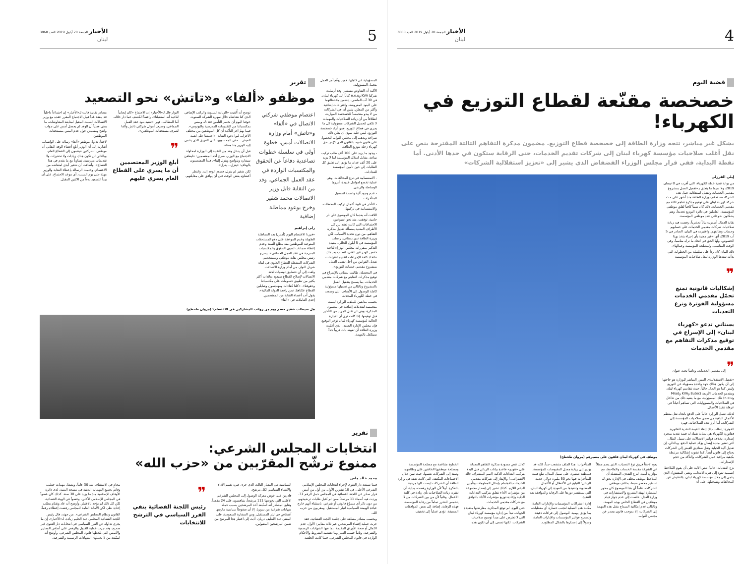4
الأخبار الجمعة 20 أيلول 2019 العدد 3860
لبنان
قضية اليوم
خصخصة مقنّعة لقطاع التوزيع في الكهرباء!
بشكل غير مباشر، تتجه وزارة الطاقة إلى خصخصة قطاع التوزيع. مضمون مذكرة التفاهم الثالثة المقترحة ينص على نقل أغلب صلاحيات مؤسسة كهرباء لبنان إلى شركات تقديم الخدمات، حتى الرقابة ستكون في حدها الأدنى. أما نقطة البداية، ففي قرار مجلس الوزراء الفضفاض الذي يشير إلى «تعزيز استقلالية الشركات»
إيلي الفرزلي
من بوابة تنفيذ خطة الكهرباء، التي أقرت في 8 نيسان 2019، ولا سيما ما يتعلق بـ«تفعيل العمل بمشروع مقدمي الخدمات وتفعيل استقلالية عمل هذه الشركات»، تعكف وزارة الطاقة منذ أشهر على حث شركة كهرباء لبنان على توقيع مذكرة تفاهم ثالثة مع مقدمي الخدمات. ذلك كان سبباً كافياً لقلق موظفي المؤسسة، العاملين في دائرة التوزيع تحديداً، وهم يشكلون نحو ثلثي عدد موظفي المؤسسة.
نقابة العمال أصدرت بياناً تحذيرياً، رفضت فيه زيادة صلاحيات شركات مقدمي الخدمات على حسابهم وحساب وظائفهم. واعتبرت في البيان، الصادر في 5 آب 2019، أنها «غير معنية بأي إجراء يتخذ بهذا الخصوص، ولها الحق في اتخاذ ما تراه مناسباً، وفي الوقت المناسب، ولمصلحة المؤسسة وعمالها».
ذلك البيان كان رداً على سلسلة من الخطوات التي بدأت تنفذها الوزارة لنقل صلاحيات المؤسسة
❞
إشكاليات قانونية تمنع تحمّل مقدمي الخدمات مسؤولية الفوترة ونزع التعديات
بستاني تدعو «كهرباء لبنان» إلى الإسراع في توقيع مذكرات التفاهم مع مقدمي الخدمات
❞ إلى مقدمي الخدمات، ودائماً تحت عنوان «تفعيل الاستقلالية». المبرر المباشر للوزارة هو حاجتها إلى أن يكون هنالك جهة واحدة مسؤولة عن التوزيع وليس كما هو الحال حالياً، حيث تتقاسم كهرباء لبنان ومقدمو الخدمات الأربعة (Butec وKVA وMrad وn.e.u) تلك المسؤولية، مع ما يعنيه ذلك من تداخل في الصلاحيات والمسؤوليات التي تساهم أحياناً في عرقلة تنفيذ الأعمال.
لذلك، تعمل الوزارة حالياً على الدفع باتجاه نقل معظم الأعمال الباقية من ضمن صلاحيات المؤسسة إلى الشركات، أما أبرز هذه الصلاحيات، فهي:
الفوترة: يتطلب ذلك إلغاء القيمة النقدية للفاتورة. ففاتورة الكهرباء هي بمثابة شيك له قيمة نقدية بمجرد إصداره، بخلاف فواتير الاتصالات على سبيل المثال، التي تعتبر بمثابة إيصال يؤكد عملية الدفع. وبالتالي، إن تعديل آلية الجباية ونقل صناديق القبض إلى الشركات يحتاج إلى قانون أيضاً، كما تشوبه إشكالية مرتبطة بكيفية مراقبة عمل الشركات، والتأكد من حجم الإصدارات.
نزع التعديات: حالياً، تنص الآلية على أن يقوم المُلاحظ (تسمية تعود إلى فترة الانتداب، وتعني المفتش)، الذي ينتمي إلى ملاك مؤسسة كهرباء لبنان، بالتفتيش عن المخالفات وتسجيلها، على أن
موظف في كهرباء لبنان قلقون على مصيرهم (مروان طحطح)
يعود لاحقاً فريق نزع التعديات، الذي يضم ممثلاً عن الشركة مقدمة الخدمات والملاحظ، مع مؤازرة أمنية، لنزع التعدي. المعضلة أن الملاحظ موظف محلف في الإدارة يحق له تسطير محضر ضبط، بخلاف موظفي الشركات. علماً أن هذا الموضوع كان محور استشارة لهيئة التشريع والاستشارات في وزارة العدل، خلصت إلى عدم جواز قيام موظفين في القطاع الخاص بهذه المهمة، وبالتالي عدم إمكانية السماح بنقل هذه المهمة إلى الشركات، إلا بموجب قانون يصدر عن مجلس النواب.
المتأخرات: هذا الملف متشعب جداً، لكنه قد يؤدي إلى زيادة معدل المقبوضات للمؤسسة. فمنطقة صغيرة، على سبيل المثال، تبلغ قيمة المتأخرات فيها نحو 50 مليون دولار. خدمة الزبائن: التبليغ عن الأعطال أو الأعمال المطلوبة وتنفيذها من العودة إلى كهرباء لبنان، التي سيقتصر دورها على الرقابة والموافقة بعد التنفيذ.
إدارة اشتراكات المؤسسات والإدارات العامة: مكننة هذه العملية لتجنب خسارة أي معطيات، بما يؤدي يومية، للوصول إلى قراءات دقيقة وتصحيح فواتير المؤسسات والإدارات العامة، وصولاً إلى إصدارها بالشكل المطلوب.
كذلك تنص مسودة مذكرة التفاهم المعدلة على «تنويم» قاعدة بيانات الزبائن قبل البدء بتركيب العدادات الذكية (اسم المشترك، حالة الاشتراك...) والإيعاز إلى شركات مقدمي الخدمات بالاهتمام بإدخال المعلومات وتأمين الدعم اللازم. كذلك تشير إلى إصدار مجموعة من مؤشرات الأداء تتعلق بتركيب العدادات الذكية وإعادة توزيع مؤشرات الأداء بالتوافق مع شركات مقدمي الخدمات.
حتى اليوم، لم توقع المذكرة. معارضتها متعددة الجهات، تبدأ من إدارة مؤسسة كهرباء لبنان التي لا تعترض على مبدأ توسيع صلاحيات الشركات، لكنها تسعى إلى أن تكون هذه الخطوة متناغمة مع مصلحة المؤسسة ومصلحة موظفيها الخائفين على وظائفهم، وتمتد إلى الشركات نفسها، حيث تبين خلال الاجتماعات المكثفة، التي كانت تعقد في وزارة الطاقة أن الشركات ليست كلها مرحبة بالفكرة. أولاً لأن الوزارة رفضت، بداية، أن تقترن زيادة الصلاحيات بأي زيادة في كلفة الأعمال، وثانياً لأن من بين الشركات من لا يتحمس للتحرر تماماً من رقابة المؤسسة. فهذه الرقابة، إضافة إلى بعض الموافقات المسبقة، تؤدي عملياً إلى تخفيف
5
الأخبار الجمعة 20 أيلول 2019 العدد 3860
لبنان
المسؤولية عن كاهلها، فمن يوقّع أمر العمل يتحمل المسؤولية.
الأكيد أن التفاوض مستمر. وقد أرسلت شركتا KVA وn.e.u كتاباً إلى كهرباء لبنان، في 30 آب الماضي، يتضمن ملاحظاتهما على البنود المعروضة، واقتراحات إضافية. وأكثر من المعلن، يتبين أن في الشركات من لا يبدو متحمساً للخصخصة المواربة، انطلاقاً من أن زيادة الصلاحيات والمهمات لا تكفي لتحميل الشركات مسؤولية كل ما يجري في قطاع التوزيع. فمن أراد خصخصة التوزيع، ليس عليه سوى أن يعلن ذلك صراحة ويذهب إلى مجلس النواب للحصول على قانون شبيه بالقانون الذي كرّس حق كهرباء زحلة بتوزيع الطاقة.
- وجود ما يزيد على 100 ألف طلب تركيب ساعة، مقابل امتلاك المؤسسة لما لا يزيد على 20 ألف عداد، ما يؤدي إلى تعليق كل الطلبات إلى حين تأمين المؤسسة للعدادات.
- الاستنسابية في نزع المخالفات، وهي عملية تخضع لعوامل عديدة، أبرزها الوساطة والرشى.
- عدم وجود آلية واضحة لتحصيل المتأخرات.
- التأخر في تلبية أعمال تركيب المحطات، والاستنسابية في تركيبها.
اللافت أنه بعدما كان الموضوع على نار حامية، توقفت، منذ نحو أسبوعين، الاجتماعات التي كانت تعقد بين كل الأطراف المعنية بمسألة تعديل مذكرة التفاهم، من دون تحديد الأسباب. لكن وزيرة الطاقة ندى بستاني، راسلت المؤسسة في 5 أيلول الحالي، معيدة التذكير بمقررات مجلس الوزراء لناحية خفض الهدر غير الفني، لتطلب بعد ذلك «اتخاذ كافة الإجراءات لتقديم اقتراحات تعديل القوانين من أجل تفعيل العمل بمشروع مقدمي خدمات التوزيع».
في المحصلة، طالبت بستاني بالإسراع في توقيع مذكرات التفاهم مع شركات مقدمي الخدمات، بما يسمح بتفعيل العمل بالمشروع وبالتالي من تحميلها مسؤولية كاملة للوصول إلى الأهداف التي وضعت في خطة الكهرباء المحدثة.
بحسب متابعين للملف، الوزارة ليست متحمسة لتعديلات إضافية في مضمون المذكرة، وهي لن تقبل المزيد من التأخير قبل توقيعها. إذا كانت ترى أن الإدارة الحالية لمؤسسة كهرباء لبنان تؤخر التوقيع، فإن مجلس الإدارة الجديد، الذي أعلنت وزيرة الطاقة أن تعيينه بات قريباً جداً، سيتكفل بالمهمة.
تقرير
موظفو «ألفا» و«تاتش» نحو التصعيد
اعتصام موظفي شركتي الاتصال في «ألفا» و«تاتش» أمام وزارة الاتصالات أمس، خطوة أولى في سلسلة خطوات تصاعدية دفاعاً عن الحقوق والمكتسبات الواردة في عقد العمل الجماعي. وفد من النقابة قابل وزير الاتصالات محمد شقير وخرج بوعود مماطلة إضافية
رلى إبراهيم
«قررنا الاعتصام اليوم (أمس) بعد المماطلة الطويلة وعدم الموافقة على دفع المستحقات المتوجبة للموظفين منذ مطلع السنة وعدم إعطاء ضمانات لصون الحقوق والمكتسبات المدرجة في عقد العمل الجماعي»، يصرح رئيس مجلس نقابة موظفي ومستخدمي الشركات المشغلة للقطاع الخلوي في لبنان شربل النوار، من أمام وزارة الاتصالات. ولفت إلى أن «تطبيق توصيات لجنة الاتصالات لإصلاح القطاع سيعود بعائدات أكثر بكثير من تطبيق حسومات على مكتسباتنا وحقوقنا». «كلنا كفاءات ومهندسون وشابلين القطاع عكتافنا. نحن رافعة الدولة المالية»، يقول أحد أعضاء النقابة من المعتصمين. إحدى العاملات في «ألفا»
توضح أنه أُلغيت «الزيادة السنوية والراتب الإضافي الذي كنا نتقاضاه خلال سهرة الشركة السنوية. خوفنا اليوم أن نخسر التأمين فئة A، ويمس بمكتسباتنا من التقديمات المدرسية والبونوس». فيما يهمّ آخر التأكيد أن كل الموظفين من مختلف الأحزاب لبوا دعوة النقابة: «اجتمعنا على لقمة العيش... حتى المحسوبين على الفريق الذي ينتمي إليه الوزير هنا معنا».
قبل أن يدخل وفد من النقابة إلى الوزارة لمحاولة الاجتماع مع الوزير، صرخ أحد المعتصمين: «ليطفئ سيغاره ويتواضع وينزل إلينا»، فبدأ المعتصمون بالهتاف: «ينزل... ينزل».
لكن شقير لم ينزل، فصعد الوفد إليه. وانتظر أعضاؤه بعض الوقت قبل أن يوافق على مقابلتهم. النوار قال لـ«الأخبار» إن الاجتماع «كان إيجابياً لناحية أنه استقبلنا»، رافضاً الكشف عما دار خلاله. أما المطالب، فهي «تنفيذ بنود عقد العمل الجماعي، وصرف أموال شركتي تاتش وألفا لصرف مستحقات الموظفين».
❞
أبلغ الوزير المعتصمين أن ما يسري على القطاع العام يسري عليهم
مصادر نقابية قالت لـ«الأخبار» إن اجتماعاً داخلياً قد ينعقد غداً قبيل الاجتماع المقرر عقده مع وزير الاتصالات السبت المقبل لمتابعة المفاوضات، ما يعني فعلياً أن الوفد لم يحصل أمس على جواب واضح ومطمئن حول عدم المس بمستحقات الموظفين.
لاحقاً، تداول موظفو «ألفا» رسالة على الواتساب أشارت إلى أن الوزير أبلغ أعضاء الوفد النقابي أن موظفي الشركتين «ينتمون إلى القطاع العام، وبالتالي لن تكون هناك زيادات ولا تحفيزات ولا تقديمات مدرسية، تساوياً مع ما يقدم في هذا القطاع». وأضافت أن شقير أبدى امتعاضه من الاعتصام. وختمت الرسالة بإعطاء النقابة والوزير مهلة حتى يوم السبت، أي موعد الاجتماع، على أن يبدأ التصعيد بدءاً من الاثنين المقبل.
هل سيطلب شقير حسم يوم من رواتب المشاركين في الاعتصام؟ (مروان طحطح)
تقرير
انتخابات المجلس الشرعي:
ممنوع ترشّح المقرّبين من «حزب الله»
محمد خالد ملص
فيما تستعد دار الفتوى لإجراء انتخابات المجلس الإسلامي الشرعي الأعلى، في 10 تشرين الأول، برز أول من أمس قرار صادر عن اللجنة القضائية في المجلس حمل الرقم 31، وردت فيه أسماء 11 مرشحاً ممن لم تُقبل طلبات ترشيحهم، من دون ذكر أي مسوّغ قانوني أو شرعي، باستثناء أنهم خارج عباءة الهيمنة السياسية لتيار المستقبل، ومقربون من حزب الله.
وبحسب مصادر مطلعة على جلسة اللجنة القضائية، فقد جرت عملية إقصاء المرشحين عبر ثلاثة معايير: الأول، عدم اكتمال أو صحة الأوراق المقدمة، بما فيها الشهادات الرسمية والشرعية. وثانياً حسب العمر وما تقتضيه الشروط والأحكام الواردة في قانون المجلس الشرعي. فيما كانت الخلفية السياسية هي المعيار الثالث الذي جرى عبره تقييم الأداء والانتماء السياسي لكل مرشح.
قادرين على خوض معركة الوصول إلى المجلس الشرعي الأعلى، التي يخوضها 111 مرشحاً، يتنافسون على 24 مقعداً. وتتابع المصادر أنه استُبعد أحد المرشحين بسبب حمله شهادات شرعية من سوريا، إلا أن ضغوطاً سياسية مارسها أشخاص في تيار المستقبل، ومن السفارة السعودية، على المفتي عبد اللطيف دريان، أدت إلى اعتبار هذا المرشح من ضمن المرشحين المقبولين.
❞
رئيس اللجنة القضائية ينفي الفرز السياسي في الترشح للانتخابات
محامٍ في الاستئناف منذ 30 عاماً، ويشغل مهمات خطيب وقائم بجميع المهمات الدينية في مسجد المنية، لدى دائرة الأوقاف الإسلامية منذ ما يزيد على 30 سنة. كذلك كان عضواً في المجلس الإسلامي الأعلى، وعضواً في الهيئة القضائية، لكن كل ذلك لم يؤخذ بالاعتبار. وأوضح أنه عاد وتقدّم بطلب إعادة نظر، لكن الأمانة العامة للمجلس رفضت إعطاءه رقماً.
القانون ونظام المجلس الشرعي». من جهته، قال رئيس اللجنة القضائية المحامي عبد الحليم زيادة، لـ«الأخبار»، إن ما يجري تداوله عن الفرز السياسي في انتخابات دار الفتوى غير صحيح، وقد جرت عملية القبول والرفض على أساس المعايير والأسس التي يلحظها قانون المجلس الشرعي. وأوضح أنه استُبعد من لا يحملون الشهادات الرسمية والشرعية.